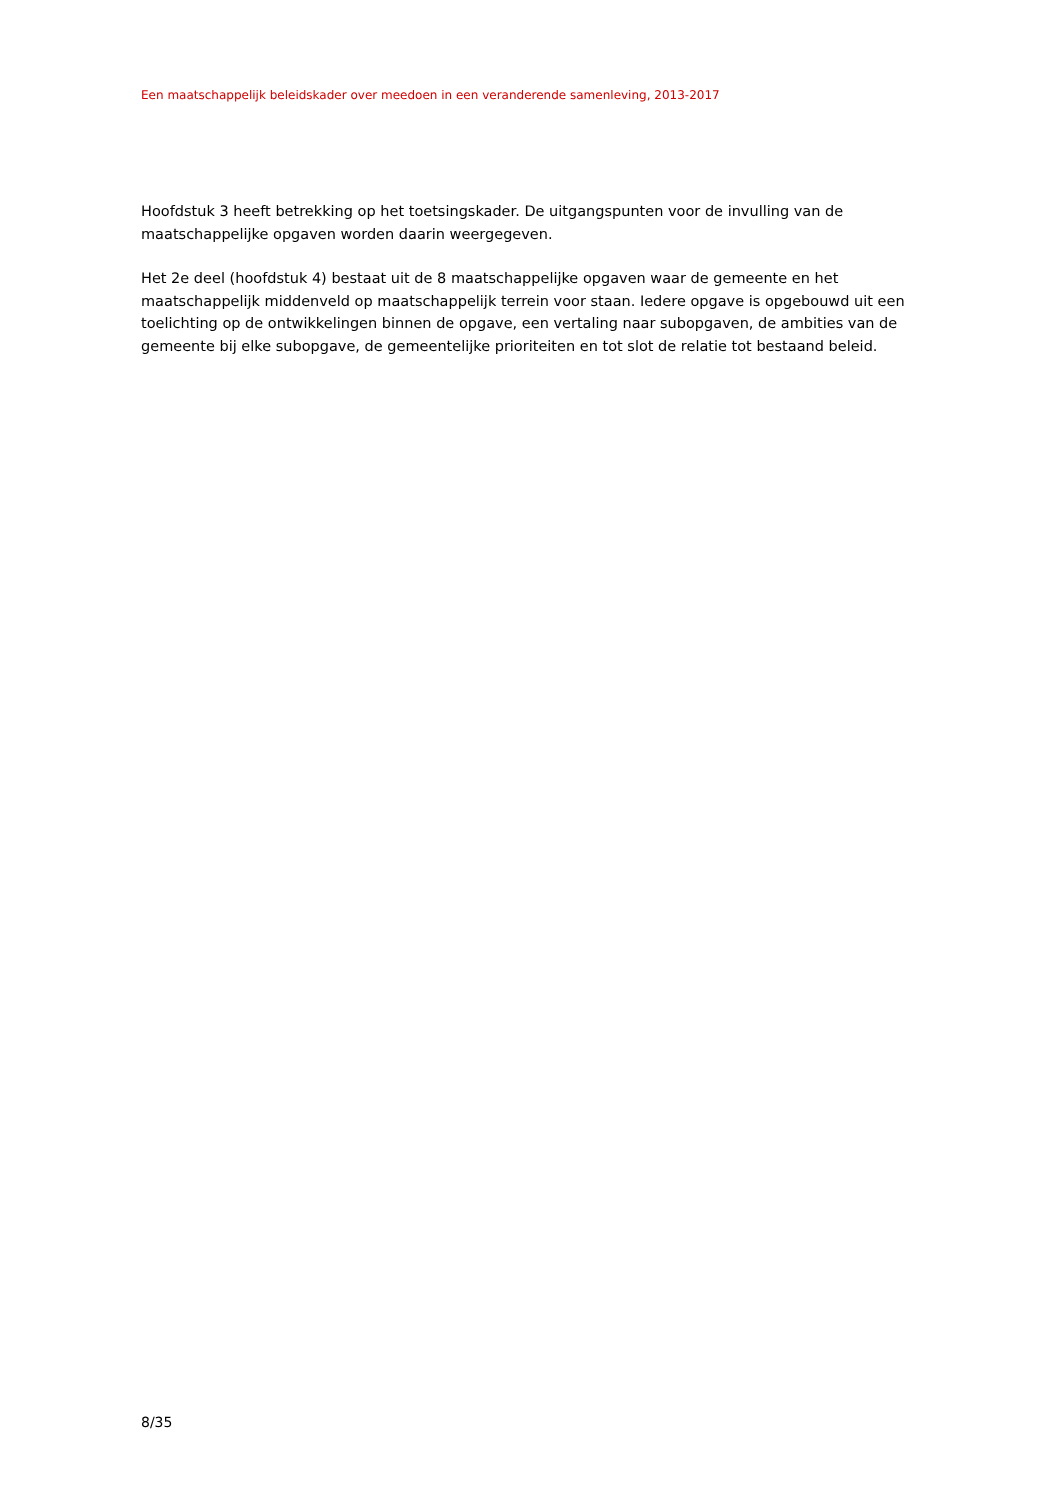Een maatschappelijk beleidskader over meedoen in een veranderende samenleving, 2013-2017
Hoofdstuk 3 heeft betrekking op het toetsingskader. De uitgangspunten voor de invulling van de maatschappelijke opgaven worden daarin weergegeven.
Het 2e deel (hoofdstuk 4) bestaat uit de 8 maatschappelijke opgaven waar de gemeente en het maatschappelijk middenveld op maatschappelijk terrein voor staan. Iedere opgave is opgebouwd uit een toelichting op de ontwikkelingen binnen de opgave, een vertaling naar subopgaven, de ambities van de gemeente bij elke subopgave, de gemeentelijke prioriteiten en tot slot de relatie tot bestaand beleid.
8/35